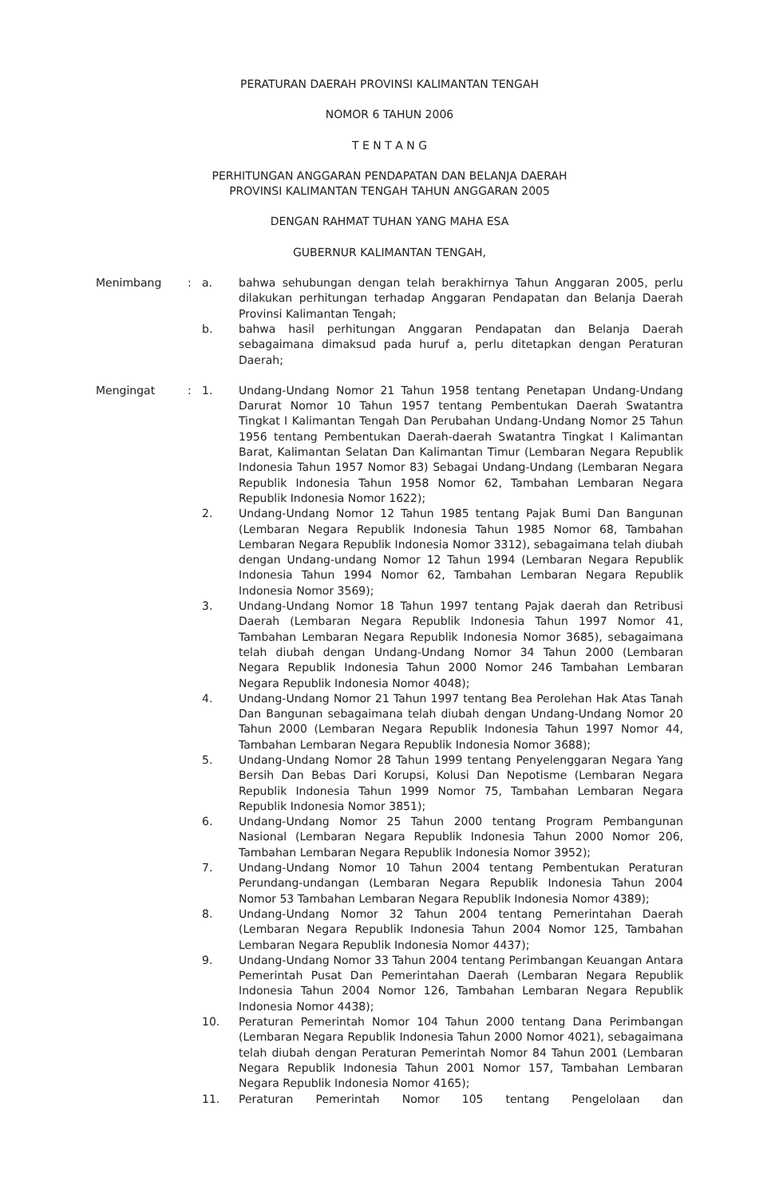PERATURAN DAERAH PROVINSI KALIMANTAN TENGAH
NOMOR 6 TAHUN 2006
T E N T A N G
PERHITUNGAN ANGGARAN PENDAPATAN DAN BELANJA DAERAH
PROVINSI KALIMANTAN TENGAH TAHUN ANGGARAN 2005
DENGAN RAHMAT TUHAN YANG MAHA ESA
GUBERNUR KALIMANTAN TENGAH,
Menimbang : a. bahwa sehubungan dengan telah berakhirnya Tahun Anggaran 2005, perlu dilakukan perhitungan terhadap Anggaran Pendapatan dan Belanja Daerah Provinsi Kalimantan Tengah;
b. bahwa hasil perhitungan Anggaran Pendapatan dan Belanja Daerah sebagaimana dimaksud pada huruf a, perlu ditetapkan dengan Peraturan Daerah;
Mengingat : 1. Undang-Undang Nomor 21 Tahun 1958 tentang Penetapan Undang-Undang Darurat Nomor 10 Tahun 1957 tentang Pembentukan Daerah Swatantra Tingkat I Kalimantan Tengah Dan Perubahan Undang-Undang Nomor 25 Tahun 1956 tentang Pembentukan Daerah-daerah Swatantra Tingkat I Kalimantan Barat, Kalimantan Selatan Dan Kalimantan Timur (Lembaran Negara Republik Indonesia Tahun 1957 Nomor 83) Sebagai Undang-Undang (Lembaran Negara Republik Indonesia Tahun 1958 Nomor 62, Tambahan Lembaran Negara Republik Indonesia Nomor 1622);
2. Undang-Undang Nomor 12 Tahun 1985 tentang Pajak Bumi Dan Bangunan (Lembaran Negara Republik Indonesia Tahun 1985 Nomor 68, Tambahan Lembaran Negara Republik Indonesia Nomor 3312), sebagaimana telah diubah dengan Undang-undang Nomor 12 Tahun 1994 (Lembaran Negara Republik Indonesia Tahun 1994 Nomor 62, Tambahan Lembaran Negara Republik Indonesia Nomor 3569);
3. Undang-Undang Nomor 18 Tahun 1997 tentang Pajak daerah dan Retribusi Daerah (Lembaran Negara Republik Indonesia Tahun 1997 Nomor 41, Tambahan Lembaran Negara Republik Indonesia Nomor 3685), sebagaimana telah diubah dengan Undang-Undang Nomor 34 Tahun 2000 (Lembaran Negara Republik Indonesia Tahun 2000 Nomor 246 Tambahan Lembaran Negara Republik Indonesia Nomor 4048);
4. Undang-Undang Nomor 21 Tahun 1997 tentang Bea Perolehan Hak Atas Tanah Dan Bangunan sebagaimana telah diubah dengan Undang-Undang Nomor 20 Tahun 2000 (Lembaran Negara Republik Indonesia Tahun 1997 Nomor 44, Tambahan Lembaran Negara Republik Indonesia Nomor 3688);
5. Undang-Undang Nomor 28 Tahun 1999 tentang Penyelenggaran Negara Yang Bersih Dan Bebas Dari Korupsi, Kolusi Dan Nepotisme (Lembaran Negara Republik Indonesia Tahun 1999 Nomor 75, Tambahan Lembaran Negara Republik Indonesia Nomor 3851);
6. Undang-Undang Nomor 25 Tahun 2000 tentang Program Pembangunan Nasional (Lembaran Negara Republik Indonesia Tahun 2000 Nomor 206, Tambahan Lembaran Negara Republik Indonesia Nomor 3952);
7. Undang-Undang Nomor 10 Tahun 2004 tentang Pembentukan Peraturan Perundang-undangan (Lembaran Negara Republik Indonesia Tahun 2004 Nomor 53 Tambahan Lembaran Negara Republik Indonesia Nomor 4389);
8. Undang-Undang Nomor 32 Tahun 2004 tentang Pemerintahan Daerah (Lembaran Negara Republik Indonesia Tahun 2004 Nomor 125, Tambahan Lembaran Negara Republik Indonesia Nomor 4437);
9. Undang-Undang Nomor 33 Tahun 2004 tentang Perimbangan Keuangan Antara Pemerintah Pusat Dan Pemerintahan Daerah (Lembaran Negara Republik Indonesia Tahun 2004 Nomor 126, Tambahan Lembaran Negara Republik Indonesia Nomor 4438);
10. Peraturan Pemerintah Nomor 104 Tahun 2000 tentang Dana Perimbangan (Lembaran Negara Republik Indonesia Tahun 2000 Nomor 4021), sebagaimana telah diubah dengan Peraturan Pemerintah Nomor 84 Tahun 2001 (Lembaran Negara Republik Indonesia Tahun 2001 Nomor 157, Tambahan Lembaran Negara Republik Indonesia Nomor 4165);
11. Peraturan Pemerintah Nomor 105 tentang Pengelolaan dan